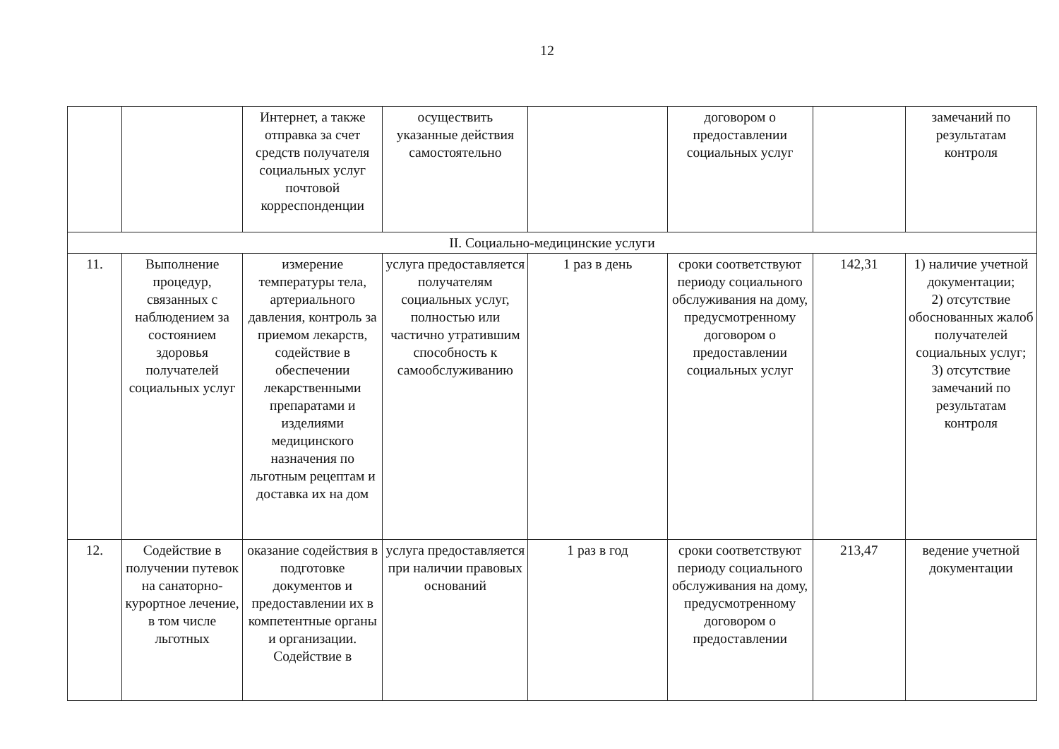12
| | | Интернет, а также отправка за счет средств получателя социальных услуг почтовой корреспонденции | осуществить указанные действия самостоятельно | | договором о предоставлении социальных услуг | | замечаний по результатам контроля |
| II. Социально-медицинские услуги | | | | | | | |
| 11. | Выполнение процедур, связанных с наблюдением за состоянием здоровья получателей социальных услуг | измерение температуры тела, артериального давления, контроль за приемом лекарств, содействие в обеспечении лекарственными препаратами и изделиями медицинского назначения по льготным рецептам и доставка их на дом | услуга предоставляется получателям социальных услуг, полностью или частично утратившим способность к самообслуживанию | 1 раз в день | сроки соответствуют периоду социального обслуживания на дому, предусмотренному договором о предоставлении социальных услуг | 142,31 | 1) наличие учетной документации; 2) отсутствие обоснованных жалоб получателей социальных услуг; 3) отсутствие замечаний по результатам контроля |
| 12. | Содействие в получении путевок на санаторно-курортное лечение, в том числе льготных | оказание содействия в подготовке документов и предоставлении их в компетентные органы и организации. Содействие в | услуга предоставляется при наличии правовых оснований | 1 раз в год | сроки соответствуют периоду социального обслуживания на дому, предусмотренному договором о предоставлении | 213,47 | ведение учетной документации |